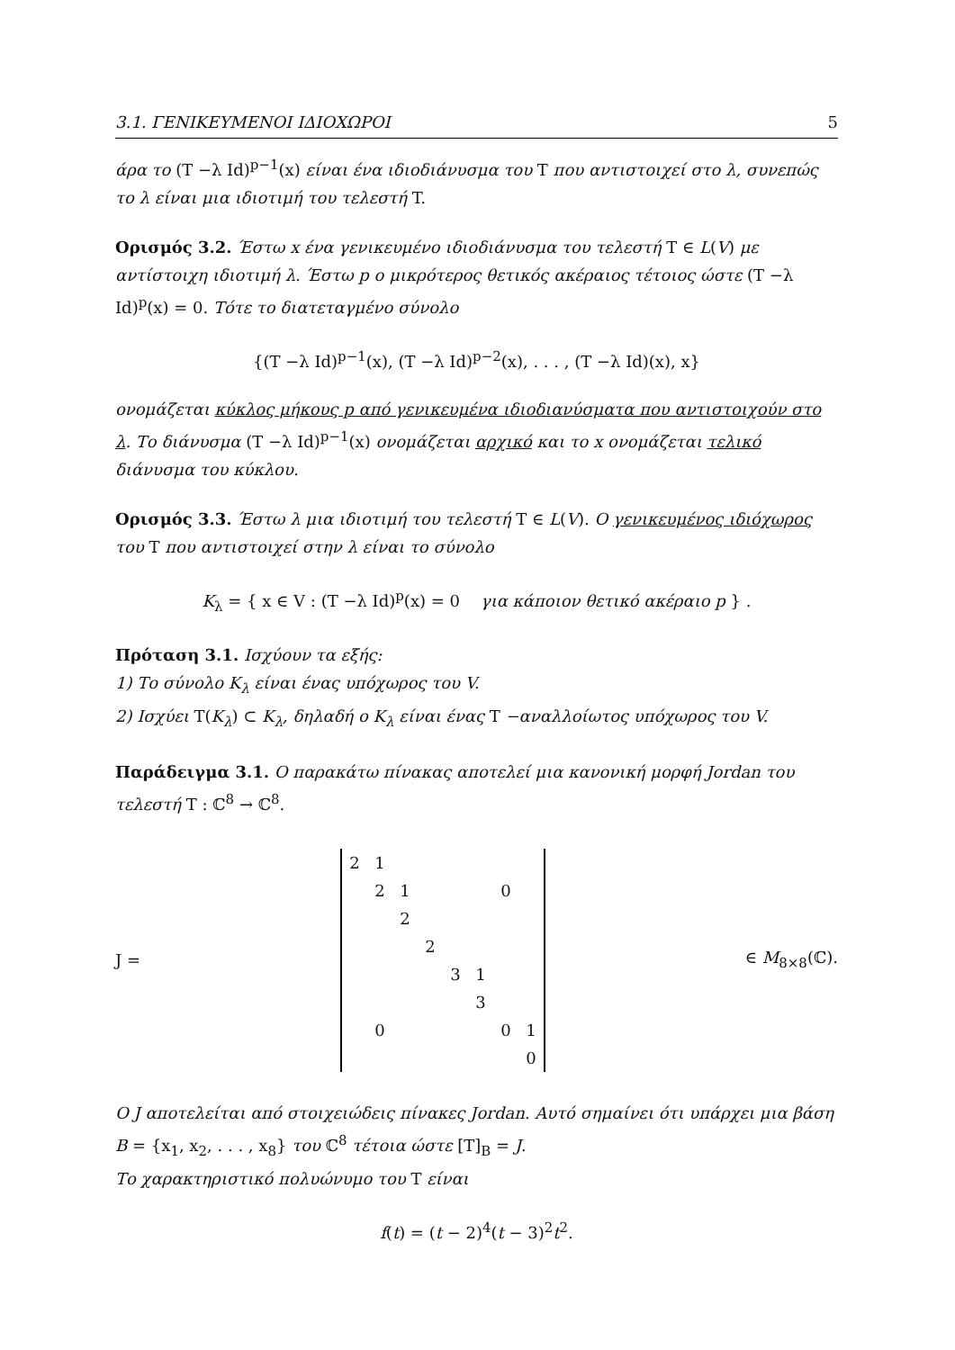3.1. ΓΕΝΙΚΕΥΜΕΝΟΙ ΙΔΙΟΧΩΡΟΙ 5
άρα το (T −λ Id)<sup>p−1</sup>(x) είναι ένα ιδιοδιάνυσμα του T που αντιστοιχεί στο λ, συνεπώς το λ είναι μια ιδιοτιμή του τελεστή T.
Ορισμός 3.2. Έστω x ένα γενικευμένο ιδιοδιάνυσμα του τελεστή T ∈ L(V) με αντίστοιχη ιδιοτιμή λ. Έστω p ο μικρότερος θετικός ακέραιος τέτοιος ώστε (T −λ Id)<sup>p</sup>(x) = 0. Τότε το διατεταγμένο σύνολο
{(T −λ Id)<sup>p−1</sup>(x), (T −λ Id)<sup>p−2</sup>(x), . . . , (T −λ Id)(x), x}
ονομάζεται κύκλος μήκους p από γενικευμένα ιδιοδιανύσματα που αντιστοιχούν στο λ. Το διάνυσμα (T −λ Id)<sup>p−1</sup>(x) ονομάζεται αρχικό και το x ονομάζεται τελικό διάνυσμα του κύκλου.
Ορισμός 3.3. Έστω λ μια ιδιοτιμή του τελεστή T ∈ L(V). Ο γενικευμένος ιδιόχωρος του T που αντιστοιχεί στην λ είναι το σύνολο
K<sub>λ</sub> = { x ∈ V : (T −λ Id)<sup>p</sup>(x) = 0 για κάποιον θετικό ακέραιο p } .
Πρόταση 3.1. Ισχύουν τα εξής:
1) Το σύνολο K<sub>λ</sub> είναι ένας υπόχωρος του V.
2) Ισχύει T(K<sub>λ</sub>) ⊂ K<sub>λ</sub>, δηλαδή ο K<sub>λ</sub> είναι ένας T −αναλλοίωτος υπόχωρος του V.
Παράδειγμα 3.1. Ο παρακάτω πίνακας αποτελεί μια κανονική μορφή Jordan του τελεστή T : ℂ<sup>8</sup> → ℂ<sup>8</sup>.
J =
| 2 | 1 | | | | | | |
| | 2 | 1 | | | | 0 | |
| | | 2 | | | | | |
| | | | 2 | | | | |
| | | | | 3 | 1 | | |
| | | | | | 3 | | |
| | 0 | | | | | 0 | 1 |
| | | | | | | | 0 |
∈ M<sub>8×8</sub>(ℂ).
Ο J αποτελείται από στοιχειώδεις πίνακες Jordan. Αυτό σημαίνει ότι υπάρχει μια βάση B = {x<sub>1</sub>, x<sub>2</sub>, . . . , x<sub>8</sub>} του ℂ<sup>8</sup> τέτοια ώστε [T]<sub>B</sub> = J.
Το χαρακτηριστικό πολυώνυμο του T είναι
f(t) = (t − 2)<sup>4</sup>(t − 3)<sup>2</sup>t<sup>2</sup>.